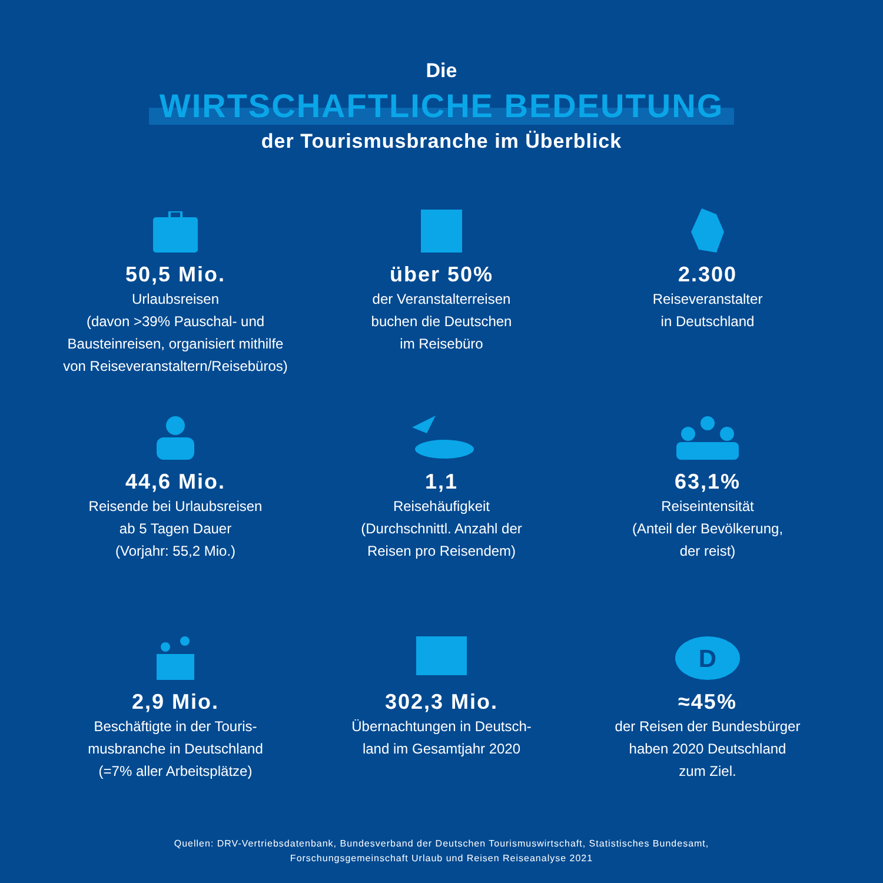Die
WIRTSCHAFTLICHE BEDEUTUNG
der Tourismusbranche im Überblick
50,5 Mio.
Urlaubsreisen
(davon >39% Pauschal- und
Bausteinreisen, organisiert mithilfe
von Reiseveranstaltern/Reisebüros)
über 50%
der Veranstalterreisen
buchen die Deutschen
im Reisebüro
2.300
Reiseveranstalter
in Deutschland
44,6 Mio.
Reisende bei Urlaubsreisen
ab 5 Tagen Dauer
(Vorjahr: 55,2 Mio.)
1,1
Reisehäufigkeit
(Durchschnittl. Anzahl der
Reisen pro Reisendem)
63,1%
Reiseintensität
(Anteil der Bevölkerung,
der reist)
2,9 Mio.
Beschäftigte in der Touris-
musbranche in Deutschland
(=7% aller Arbeitsplätze)
302,3 Mio.
Übernachtungen in Deutsch-
land im Gesamtjahr 2020
D
≈45%
der Reisen der Bundesbürger
haben 2020 Deutschland
zum Ziel.
Quellen: DRV-Vertriebsdatenbank, Bundesverband der Deutschen Tourismuswirtschaft, Statistisches Bundesamt,
Forschungsgemeinschaft Urlaub und Reisen Reiseanalyse 2021